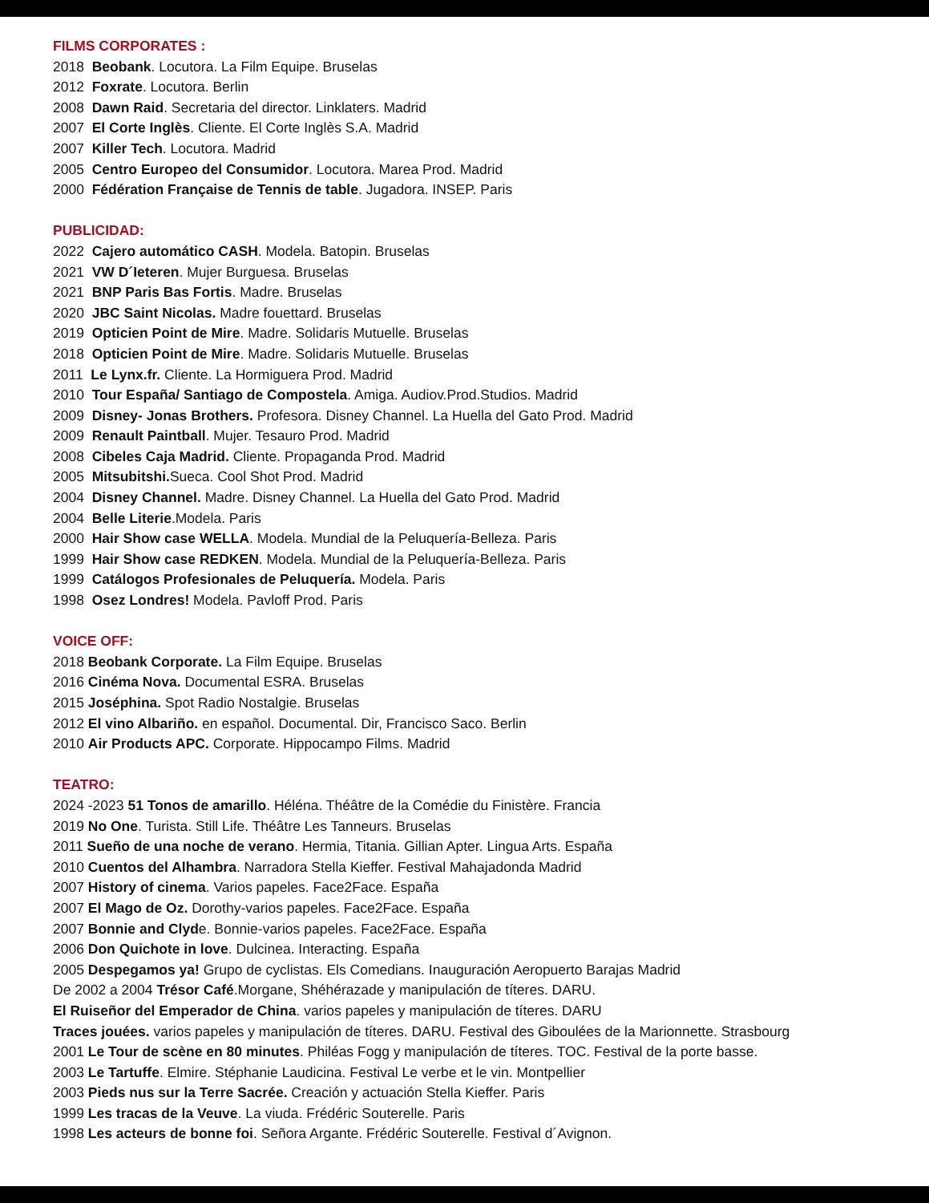FILMS CORPORATES :
2018 Beobank. Locutora. La Film Equipe. Bruselas
2012 Foxrate. Locutora. Berlin
2008 Dawn Raid. Secretaria del director. Linklaters. Madrid
2007 El Corte Inglès. Cliente. El Corte Inglès S.A. Madrid
2007 Killer Tech. Locutora. Madrid
2005 Centro Europeo del Consumidor. Locutora. Marea Prod. Madrid
2000 Fédération Française de Tennis de table. Jugadora. INSEP. Paris
PUBLICIDAD:
2022 Cajero automático CASH. Modela. Batopin. Bruselas
2021 VW D´Ieteren. Mujer Burguesa. Bruselas
2021 BNP Paris Bas Fortis. Madre. Bruselas
2020 JBC Saint Nicolas. Madre fouettard. Bruselas
2019 Opticien Point de Mire. Madre. Solidaris Mutuelle. Bruselas
2018 Opticien Point de Mire. Madre. Solidaris Mutuelle. Bruselas
2011 Le Lynx.fr. Cliente. La Hormiguera Prod. Madrid
2010 Tour España/ Santiago de Compostela. Amiga. Audiov.Prod.Studios. Madrid
2009 Disney- Jonas Brothers. Profesora. Disney Channel. La Huella del Gato Prod. Madrid
2009 Renault Paintball. Mujer. Tesauro Prod. Madrid
2008 Cibeles Caja Madrid. Cliente. Propaganda Prod. Madrid
2005 Mitsubitshi. Sueca. Cool Shot Prod. Madrid
2004 Disney Channel. Madre. Disney Channel. La Huella del Gato Prod. Madrid
2004 Belle Literie.Modela. Paris
2000 Hair Show case WELLA. Modela. Mundial de la Peluquería-Belleza. Paris
1999 Hair Show case REDKEN. Modela. Mundial de la Peluquería-Belleza. Paris
1999 Catálogos Profesionales de Peluquería. Modela. Paris
1998 Osez Londres! Modela. Pavloff Prod. Paris
VOICE OFF:
2018 Beobank Corporate. La Film Equipe. Bruselas
2016 Cinéma Nova. Documental ESRA. Bruselas
2015 Joséphina. Spot Radio Nostalgie. Bruselas
2012 El vino Albariño. en español. Documental. Dir, Francisco Saco. Berlin
2010 Air Products APC. Corporate. Hippocampo Films. Madrid
TEATRO:
2024 -2023 51 Tonos de amarillo. Héléna. Théâtre de la Comédie du Finistère. Francia
2019 No One. Turista. Still Life. Théâtre Les Tanneurs. Bruselas
2011 Sueño de una noche de verano. Hermia, Titania. Gillian Apter. Lingua Arts. España
2010 Cuentos del Alhambra. Narradora Stella Kieffer. Festival Mahajadonda Madrid
2007 History of cinema. Varios papeles. Face2Face. España
2007 El Mago de Oz. Dorothy-varios papeles. Face2Face. España
2007 Bonnie and Clyde. Bonnie-varios papeles. Face2Face. España
2006 Don Quichote in love. Dulcinea. Interacting. España
2005 Despegamos ya! Grupo de cyclistas. Els Comedians. Inauguración Aeropuerto Barajas Madrid
De 2002 a 2004 Trésor Café.Morgane, Shéhérazade y manipulación de títeres. DARU.
El Ruiseñor del Emperador de China. varios papeles y manipulación de títeres. DARU
Traces jouées. varios papeles y manipulación de títeres. DARU. Festival des Giboulées de la Marionnette. Strasbourg
2001 Le Tour de scène en 80 minutes. Philéas Fogg y manipulación de títeres. TOC. Festival de la porte basse.
2003 Le Tartuffe. Elmire. Stéphanie Laudicina. Festival Le verbe et le vin. Montpellier
2003 Pieds nus sur la Terre Sacrée. Creación y actuación Stella Kieffer. Paris
1999 Les tracas de la Veuve. La viuda. Frédéric Souterelle. Paris
1998 Les acteurs de bonne foi. Señora Argante. Frédéric Souterelle. Festival d´Avignon.